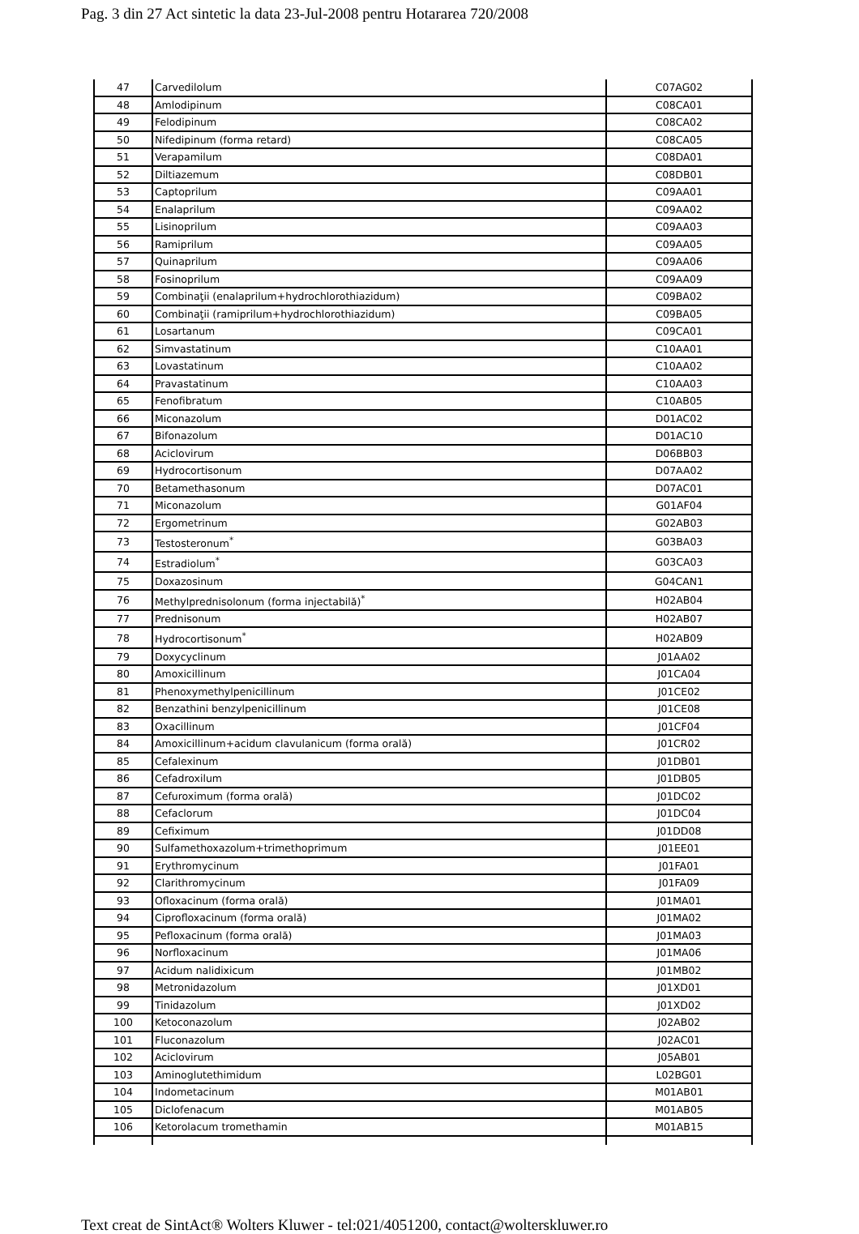Pag. 3 din 27 Act sintetic la data 23-Jul-2008 pentru Hotararea 720/2008
| 47 | Carvedilolum | C07AG02 |
| 48 | Amlodipinum | C08CA01 |
| 49 | Felodipinum | C08CA02 |
| 50 | Nifedipinum (forma retard) | C08CA05 |
| 51 | Verapamilum | C08DA01 |
| 52 | Diltiazemum | C08DB01 |
| 53 | Captoprilum | C09AA01 |
| 54 | Enalaprilum | C09AA02 |
| 55 | Lisinoprilum | C09AA03 |
| 56 | Ramiprilum | C09AA05 |
| 57 | Quinaprilum | C09AA06 |
| 58 | Fosinoprilum | C09AA09 |
| 59 | Combinaţii (enalaprilum+hydrochlorothiazidum) | C09BA02 |
| 60 | Combinaţii (ramiprilum+hydrochlorothiazidum) | C09BA05 |
| 61 | Losartanum | C09CA01 |
| 62 | Simvastatinum | C10AA01 |
| 63 | Lovastatinum | C10AA02 |
| 64 | Pravastatinum | C10AA03 |
| 65 | Fenofibratum | C10AB05 |
| 66 | Miconazolum | D01AC02 |
| 67 | Bifonazolum | D01AC10 |
| 68 | Aciclovirum | D06BB03 |
| 69 | Hydrocortisonum | D07AA02 |
| 70 | Betamethasonum | D07AC01 |
| 71 | Miconazolum | G01AF04 |
| 72 | Ergometrinum | G02AB03 |
| 73 | Testosteronum<sup>*</sup> | G03BA03 |
| 74 | Estradiolum<sup>*</sup> | G03CA03 |
| 75 | Doxazosinum | G04CAN1 |
| 76 | Methylprednisolonum (forma injectabilă)<sup>*</sup> | H02AB04 |
| 77 | Prednisonum | H02AB07 |
| 78 | Hydrocortisonum<sup>*</sup> | H02AB09 |
| 79 | Doxycyclinum | J01AA02 |
| 80 | Amoxicillinum | J01CA04 |
| 81 | Phenoxymethylpenicillinum | J01CE02 |
| 82 | Benzathini benzylpenicillinum | J01CE08 |
| 83 | Oxacillinum | J01CF04 |
| 84 | Amoxicillinum+acidum clavulanicum (forma orală) | J01CR02 |
| 85 | Cefalexinum | J01DB01 |
| 86 | Cefadroxilum | J01DB05 |
| 87 | Cefuroximum (forma orală) | J01DC02 |
| 88 | Cefaclorum | J01DC04 |
| 89 | Cefiximum | J01DD08 |
| 90 | Sulfamethoxazolum+trimethoprimum | J01EE01 |
| 91 | Erythromycinum | J01FA01 |
| 92 | Clarithromycinum | J01FA09 |
| 93 | Ofloxacinum (forma orală) | J01MA01 |
| 94 | Ciprofloxacinum (forma orală) | J01MA02 |
| 95 | Pefloxacinum (forma orală) | J01MA03 |
| 96 | Norfloxacinum | J01MA06 |
| 97 | Acidum nalidixicum | J01MB02 |
| 98 | Metronidazolum | J01XD01 |
| 99 | Tinidazolum | J01XD02 |
| 100 | Ketoconazolum | J02AB02 |
| 101 | Fluconazolum | J02AC01 |
| 102 | Aciclovirum | J05AB01 |
| 103 | Aminoglutethimidum | L02BG01 |
| 104 | Indometacinum | M01AB01 |
| 105 | Diclofenacum | M01AB05 |
| 106 | Ketorolacum tromethamin | M01AB15 |
Text creat de SintAct® Wolters Kluwer - tel:021/4051200, contact@wolterskluwer.ro